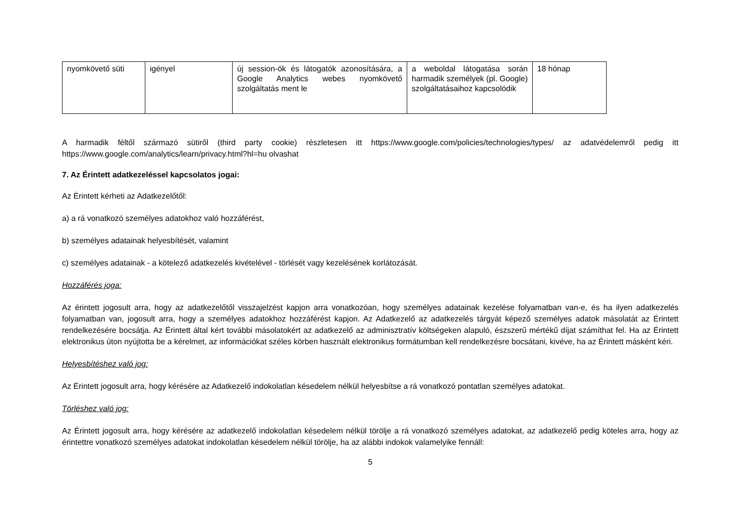| nyomkövető süti | igényel | új session-ök és látogatók azonosítására, a Google Analytics webes nyomkövető szolgáltatás ment le | a weboldal látogatása során harmadik személyek (pl. Google) szolgáltatásaihoz kapcsolódik | 18 hónap |
A harmadik féltől származó sütiről (third party cookie) részletesen itt https://www.google.com/policies/technologies/types/ az adatvédelemről pedig itt https://www.google.com/analytics/learn/privacy.html?hl=hu olvashat
7. Az Érintett adatkezeléssel kapcsolatos jogai:
Az Érintett kérheti az Adatkezelőtől:
a) a rá vonatkozó személyes adatokhoz való hozzáférést,
b) személyes adatainak helyesbítését, valamint
c) személyes adatainak - a kötelező adatkezelés kivételével - törlését vagy kezelésének korlátozását.
Hozzáférés joga:
Az érintett jogosult arra, hogy az adatkezelőtől visszajelzést kapjon arra vonatkozóan, hogy személyes adatainak kezelése folyamatban van-e, és ha ilyen adatkezelés folyamatban van, jogosult arra, hogy a személyes adatokhoz hozzáférést kapjon. Az Adatkezelő az adatkezelés tárgyát képező személyes adatok másolatát az Érintett rendelkezésére bocsátja. Az Érintett által kért további másolatokért az adatkezelő az adminisztratív költségeken alapuló, észszerű mértékű díjat számíthat fel. Ha az Érintett elektronikus úton nyújtotta be a kérelmet, az információkat széles körben használt elektronikus formátumban kell rendelkezésre bocsátani, kivéve, ha az Érintett másként kéri.
Helyesbítéshez való jog:
Az Érintett jogosult arra, hogy kérésére az Adatkezelő indokolatlan késedelem nélkül helyesbítse a rá vonatkozó pontatlan személyes adatokat.
Törléshez való jog:
Az Érintett jogosult arra, hogy kérésére az adatkezelő indokolatlan késedelem nélkül törölje a rá vonatkozó személyes adatokat, az adatkezelő pedig köteles arra, hogy az érintettre vonatkozó személyes adatokat indokolatlan késedelem nélkül törölje, ha az alábbi indokok valamelyike fennáll:
5